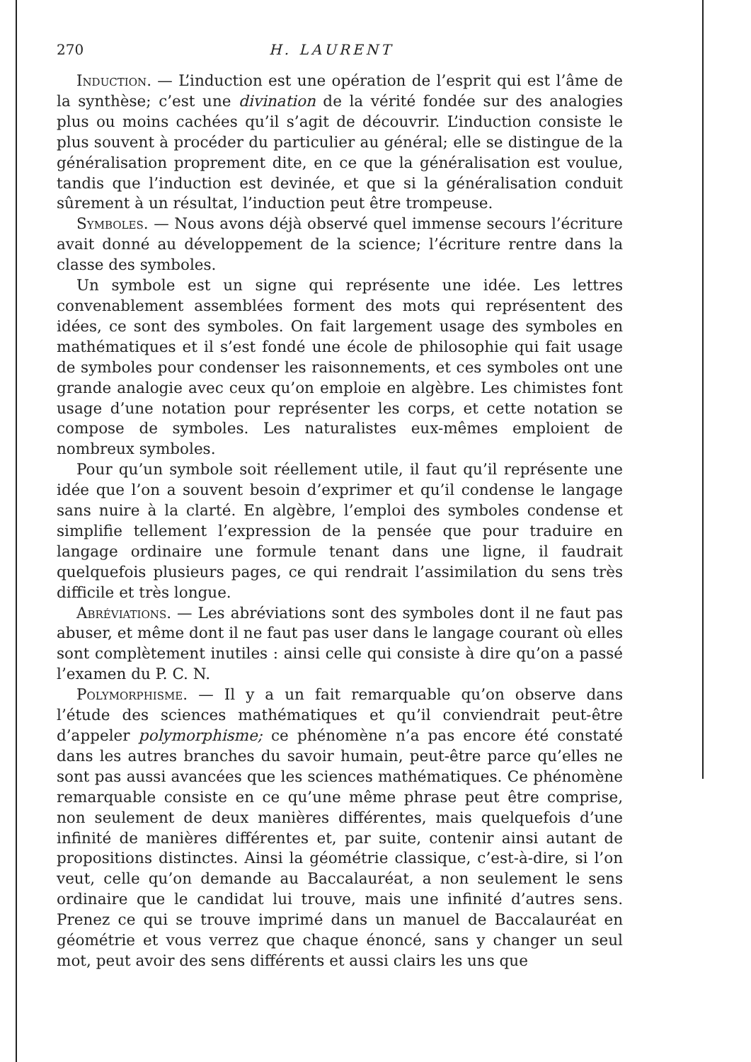270 H. LAURENT
Induction. — L’induction est une opération de l’esprit qui est l’âme de la synthèse; c’est une divination de la vérité fondée sur des analogies plus ou moins cachées qu’il s’agit de découvrir. L’induction consiste le plus souvent à procéder du particulier au général; elle se distingue de la généralisation proprement dite, en ce que la généralisation est voulue, tandis que l’induction est devinée, et que si la généralisation conduit sûrement à un résultat, l’induction peut être trompeuse.
Symboles. — Nous avons déjà observé quel immense secours l’écriture avait donné au développement de la science; l’écriture rentre dans la classe des symboles.
Un symbole est un signe qui représente une idée. Les lettres convenablement assemblées forment des mots qui représentent des idées, ce sont des symboles. On fait largement usage des symboles en mathématiques et il s’est fondé une école de philosophie qui fait usage de symboles pour condenser les raisonnements, et ces symboles ont une grande analogie avec ceux qu’on emploie en algèbre. Les chimistes font usage d’une notation pour représenter les corps, et cette notation se compose de symboles. Les naturalistes eux-mêmes emploient de nombreux symboles.
Pour qu’un symbole soit réellement utile, il faut qu’il représente une idée que l’on a souvent besoin d’exprimer et qu’il condense le langage sans nuire à la clarté. En algèbre, l’emploi des symboles condense et simplifie tellement l’expression de la pensée que pour traduire en langage ordinaire une formule tenant dans une ligne, il faudrait quelquefois plusieurs pages, ce qui rendrait l’assimilation du sens très difficile et très longue.
Abréviations. — Les abréviations sont des symboles dont il ne faut pas abuser, et même dont il ne faut pas user dans le langage courant où elles sont complètement inutiles : ainsi celle qui consiste à dire qu’on a passé l’examen du P. C. N.
Polymorphisme. — Il y a un fait remarquable qu’on observe dans l’étude des sciences mathématiques et qu’il conviendrait peut-être d’appeler polymorphisme; ce phénomène n’a pas encore été constaté dans les autres branches du savoir humain, peut-être parce qu’elles ne sont pas aussi avancées que les sciences mathématiques. Ce phénomène remarquable consiste en ce qu’une même phrase peut être comprise, non seulement de deux manières différentes, mais quelquefois d’une infinité de manières différentes et, par suite, contenir ainsi autant de propositions distinctes. Ainsi la géométrie classique, c’est-à-dire, si l’on veut, celle qu’on demande au Baccalauréat, a non seulement le sens ordinaire que le candidat lui trouve, mais une infinité d’autres sens. Prenez ce qui se trouve imprimé dans un manuel de Baccalauréat en géométrie et vous verrez que chaque énoncé, sans y changer un seul mot, peut avoir des sens différents et aussi clairs les uns que